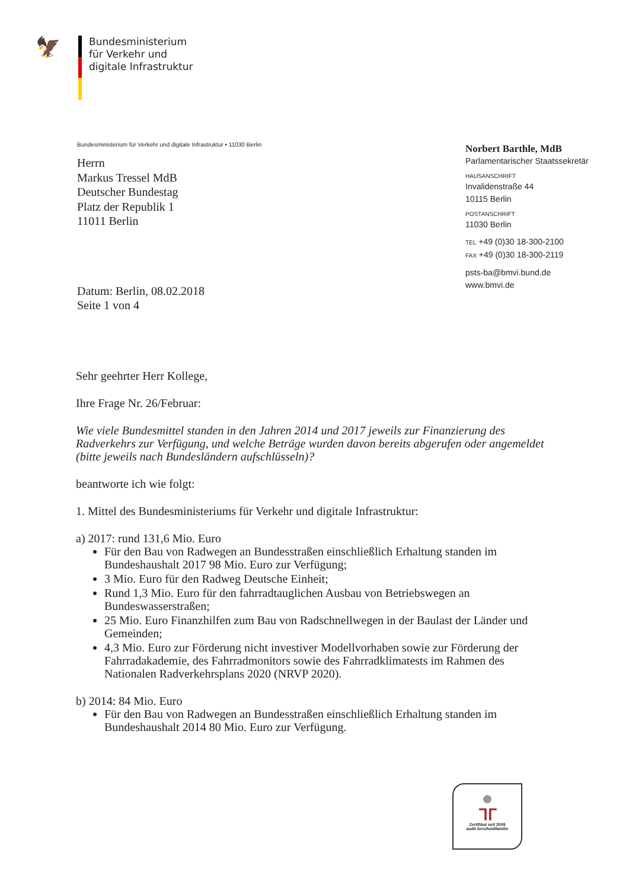🦅
Bundesministerium
für Verkehr und
digitale Infrastruktur
Bundesministerium für Verkehr und digitale Infrastruktur • 11030 Berlin
Herrn
Markus Tressel MdB
Deutscher Bundestag
Platz der Republik 1
11011 Berlin
Norbert Barthle, MdB
Parlamentarischer Staatssekretär
HAUSANSCHRIFT
Invalidenstraße 44
10115 Berlin
POSTANSCHRIFT
11030 Berlin
TEL +49 (0)30 18-300-2100
FAX +49 (0)30 18-300-2119
psts-ba@bmvi.bund.de
www.bmvi.de
Datum: Berlin, 08.02.2018
Seite 1 von 4
Sehr geehrter Herr Kollege,
Ihre Frage Nr. 26/Februar:
Wie viele Bundesmittel standen in den Jahren 2014 und 2017 jeweils zur Finanzierung des Radverkehrs zur Verfügung, und welche Beträge wurden davon bereits abgerufen oder angemeldet (bitte jeweils nach Bundesländern aufschlüsseln)?
beantworte ich wie folgt:
1. Mittel des Bundesministeriums für Verkehr und digitale Infrastruktur:
a) 2017: rund 131,6 Mio. Euro
Für den Bau von Radwegen an Bundesstraßen einschließlich Erhaltung standen im Bundeshaushalt 2017 98 Mio. Euro zur Verfügung;
3 Mio. Euro für den Radweg Deutsche Einheit;
Rund 1,3 Mio. Euro für den fahrradtauglichen Ausbau von Betriebswegen an Bundeswasserstraßen;
25 Mio. Euro Finanzhilfen zum Bau von Radschnellwegen in der Baulast der Länder und Gemeinden;
4,3 Mio. Euro zur Förderung nicht investiver Modellvorhaben sowie zur Förderung der Fahrradakademie, des Fahrradmonitors sowie des Fahrradklimatests im Rahmen des Nationalen Radverkehrsplans 2020 (NRVP 2020).
b) 2014: 84 Mio. Euro
Für den Bau von Radwegen an Bundesstraßen einschließlich Erhaltung standen im Bundeshaushalt 2014 80 Mio. Euro zur Verfügung.
ᒣᒥ
Zertifikat seit 2009
audit berufundfamilie